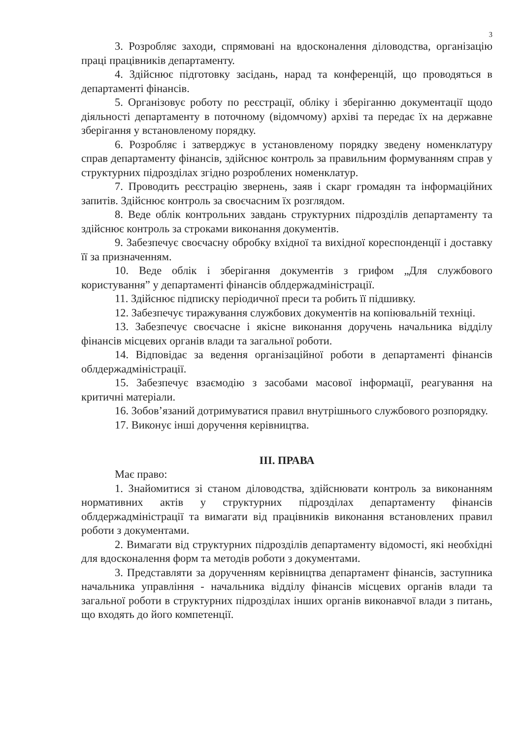3
3. Розробляє заходи, спрямовані на вдосконалення діловодства, організацію праці працівників департаменту.
4. Здійснює підготовку засідань, нарад та конференцій, що проводяться в департаменті фінансів.
5. Організовує роботу по реєстрації, обліку і зберіганню документації щодо діяльності департаменту в поточному (відомчому) архіві та передає їх на державне зберігання у встановленому порядку.
6. Розробляє і затверджує в установленому порядку зведену номенклатуру справ департаменту фінансів, здійснює контроль за правильним формуванням справ у структурних підрозділах згідно розроблених номенклатур.
7. Проводить реєстрацію звернень, заяв і скарг громадян та інформаційних запитів. Здійснює контроль за своєчасним їх розглядом.
8. Веде облік контрольних завдань структурних підрозділів департаменту та здійснює контроль за строками виконання документів.
9. Забезпечує своєчасну обробку вхідної та вихідної кореспонденції і доставку її за призначенням.
10. Веде облік і зберігання документів з грифом „Для службового користування” у департаменті фінансів облдержадміністрації.
11. Здійснює підписку періодичної преси та робить її підшивку.
12. Забезпечує тиражування службових документів на копіювальній техніці.
13. Забезпечує своєчасне і якісне виконання доручень начальника відділу фінансів місцевих органів влади та загальної роботи.
14. Відповідає за ведення організаційної роботи в департаменті фінансів облдержадміністрації.
15. Забезпечує взаємодію з засобами масової інформації, реагування на критичні матеріали.
16. Зобов’язаний дотримуватися правил внутрішнього службового розпорядку.
17. Виконує інші доручення керівництва.
ІІІ. ПРАВА
Має право:
1. Знайомитися зі станом діловодства, здійснювати контроль за виконанням нормативних актів у структурних підрозділах департаменту фінансів облдержадміністрації та вимагати від працівників виконання встановлених правил роботи з документами.
2. Вимагати від структурних підрозділів департаменту відомості, які необхідні для вдосконалення форм та методів роботи з документами.
3. Представляти за дорученням керівництва департамент фінансів, заступника начальника управління - начальника відділу фінансів місцевих органів влади та загальної роботи в структурних підрозділах інших органів виконавчої влади з питань, що входять до його компетенції.